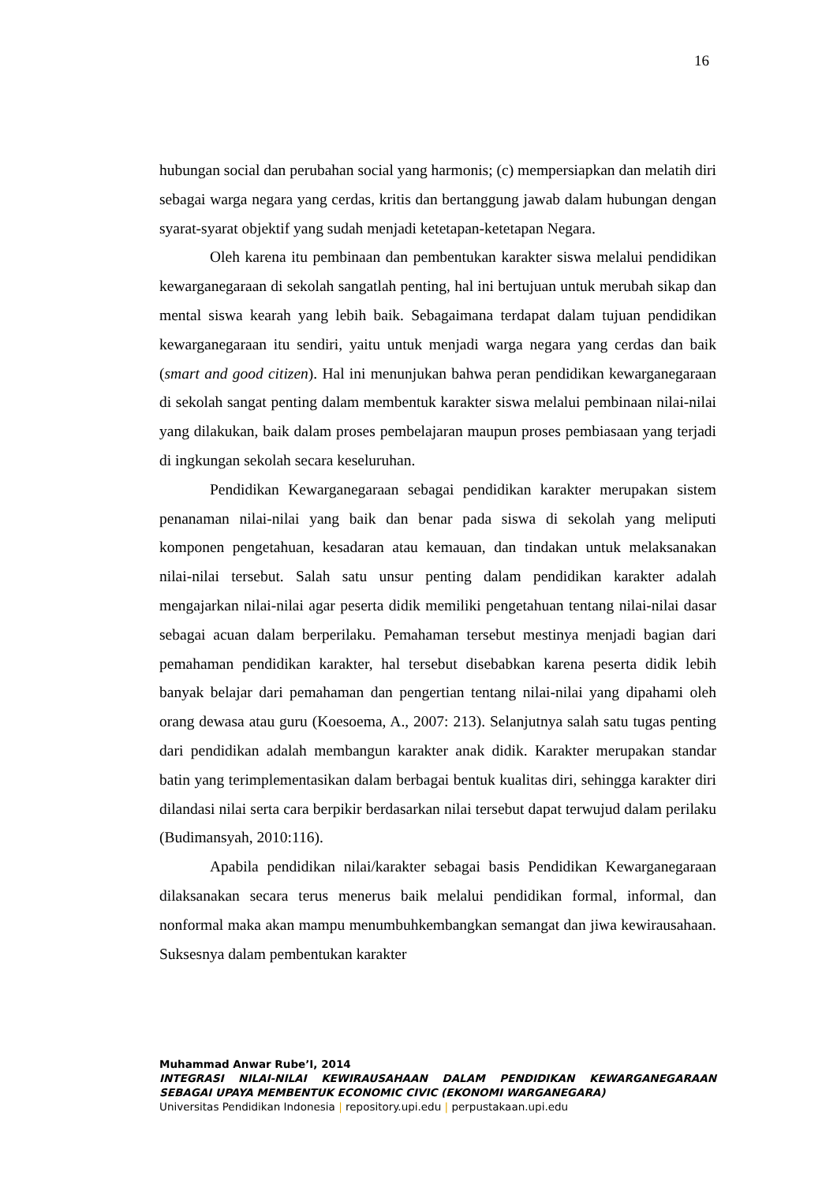16
hubungan social dan perubahan social yang harmonis; (c) mempersiapkan dan melatih diri sebagai warga negara yang cerdas, kritis dan bertanggung jawab dalam hubungan dengan syarat-syarat objektif yang sudah menjadi ketetapan-ketetapan Negara.
Oleh karena itu pembinaan dan pembentukan karakter siswa melalui pendidikan kewarganegaraan di sekolah sangatlah penting, hal ini bertujuan untuk merubah sikap dan mental siswa kearah yang lebih baik. Sebagaimana terdapat dalam tujuan pendidikan kewarganegaraan itu sendiri, yaitu untuk menjadi warga negara yang cerdas dan baik (smart and good citizen). Hal ini menunjukan bahwa peran pendidikan kewarganegaraan di sekolah sangat penting dalam membentuk karakter siswa melalui pembinaan nilai-nilai yang dilakukan, baik dalam proses pembelajaran maupun proses pembiasaan yang terjadi di ingkungan sekolah secara keseluruhan.
Pendidikan Kewarganegaraan sebagai pendidikan karakter merupakan sistem penanaman nilai-nilai yang baik dan benar pada siswa di sekolah yang meliputi komponen pengetahuan, kesadaran atau kemauan, dan tindakan untuk melaksanakan nilai-nilai tersebut. Salah satu unsur penting dalam pendidikan karakter adalah mengajarkan nilai-nilai agar peserta didik memiliki pengetahuan tentang nilai-nilai dasar sebagai acuan dalam berperilaku. Pemahaman tersebut mestinya menjadi bagian dari pemahaman pendidikan karakter, hal tersebut disebabkan karena peserta didik lebih banyak belajar dari pemahaman dan pengertian tentang nilai-nilai yang dipahami oleh orang dewasa atau guru (Koesoema, A., 2007: 213). Selanjutnya salah satu tugas penting dari pendidikan adalah membangun karakter anak didik. Karakter merupakan standar batin yang terimplementasikan dalam berbagai bentuk kualitas diri, sehingga karakter diri dilandasi nilai serta cara berpikir berdasarkan nilai tersebut dapat terwujud dalam perilaku (Budimansyah, 2010:116).
Apabila pendidikan nilai/karakter sebagai basis Pendidikan Kewarganegaraan dilaksanakan secara terus menerus baik melalui pendidikan formal, informal, dan nonformal maka akan mampu menumbuhkembangkan semangat dan jiwa kewirausahaan. Suksesnya dalam pembentukan karakter
Muhammad Anwar Rube’I, 2014
INTEGRASI NILAI-NILAI KEWIRAUSAHAAN DALAM PENDIDIKAN KEWARGANEGARAAN SEBAGAI UPAYA MEMBENTUK ECONOMIC CIVIC (EKONOMI WARGANEGARA)
Universitas Pendidikan Indonesia | repository.upi.edu | perpustakaan.upi.edu